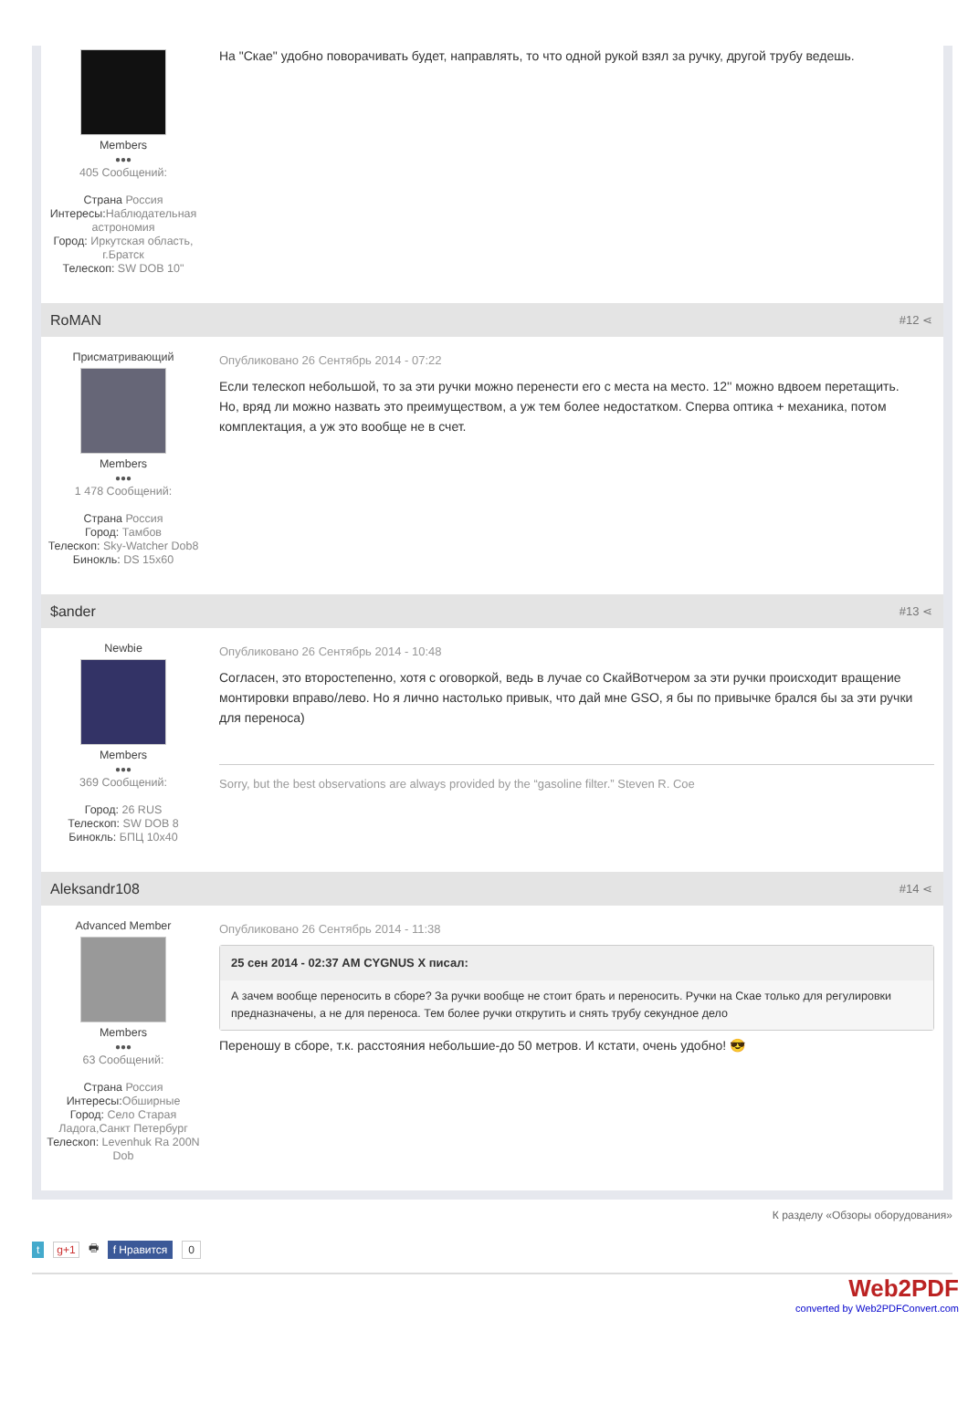Members
●●●
405 Сообщений:
Страна Россия
Интересы:Наблюдательная астрономия
Город: Иркутская область, г.Братск
Телескоп: SW DOB 10"
На "Скае" удобно поворачивать будет, направлять, то что одной рукой взял за ручку, другой трубу ведешь.
RoMAN #12 ⋖
Присматривающий
Members
●●●
1 478 Сообщений:
Страна Россия
Город: Тамбов
Телескоп: Sky-Watcher Dob8
Бинокль: DS 15x60
Опубликовано 26 Сентябрь 2014 - 07:22
Если телескоп небольшой, то за эти ручки можно перенести его с места на место. 12'' можно вдвоем перетащить.
Но, вряд ли можно назвать это преимуществом, а уж тем более недостатком. Сперва оптика + механика, потом комплектация, а уж это вообще не в счет.
$ander #13 ⋖
Newbie
Members
●●●
369 Сообщений:
Город: 26 RUS
Телескоп: SW DOB 8
Бинокль: БПЦ 10x40
Опубликовано 26 Сентябрь 2014 - 10:48
Согласен, это второстепенно, хотя с оговоркой, ведь в лучае со СкайВотчером за эти ручки происходит вращение монтировки вправо/лево. Но я лично настолько привык, что дай мне GSO, я бы по привычке брался бы за эти ручки для переноса)
Sorry, but the best observations are always provided by the “gasoline filter.” Steven R. Coe
Aleksandr108 #14 ⋖
Advanced Member
Members
●●●
63 Сообщений:
Страна Россия
Интересы:Обширные
Город: Село Старая Ладога,Санкт Петербург
Телескоп: Levenhuk Ra 200N Dob
Опубликовано 26 Сентябрь 2014 - 11:38
25 сен 2014 - 02:37 AM CYGNUS X писал:
А зачем вообще переносить в сборе? За ручки вообще не стоит брать и переносить. Ручки на Скае только для регулировки предназначены, а не для переноса. Тем более ручки открутить и снять трубу секундное дело
Переношу в сборе, т.к. расстояния небольшие-до 50 метров. И кстати, очень удобно! 😎
К разделу «Обзоры оборудования»
t g+1 🖶 f Нравится 0
Web2PDF
converted by Web2PDFConvert.com